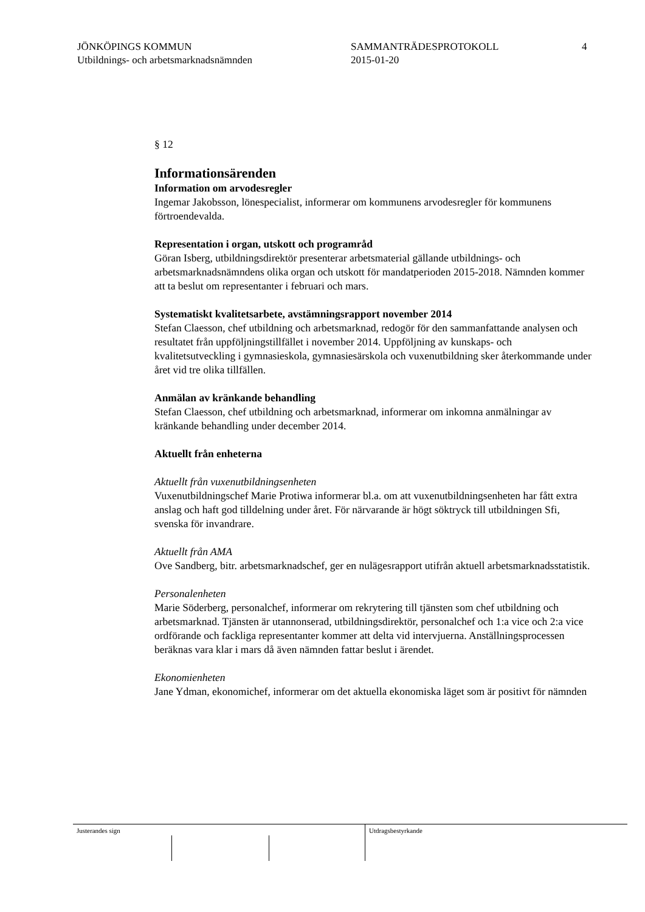JÖNKÖPINGS KOMMUN
Utbildnings- och arbetsmarknadsnämnden
SAMMANTRÄDESPROTOKOLL
2015-01-20
4
§ 12
Informationsärenden
Information om arvodesregler
Ingemar Jakobsson, lönespecialist, informerar om kommunens arvodesregler för kommunens förtroendevalda.
Representation i organ, utskott och programråd
Göran Isberg, utbildningsdirektör presenterar arbetsmaterial gällande utbildnings- och arbetsmarknadsnämndens olika organ och utskott för mandatperioden 2015-2018. Nämnden kommer att ta beslut om representanter i februari och mars.
Systematiskt kvalitetsarbete, avstämningsrapport november 2014
Stefan Claesson, chef utbildning och arbetsmarknad, redogör för den sammanfattande analysen och resultatet från uppföljningstillfället i november 2014. Uppföljning av kunskaps- och kvalitetsutveckling i gymnasieskola, gymnasiesärskola och vuxenutbildning sker återkommande under året vid tre olika tillfällen.
Anmälan av kränkande behandling
Stefan Claesson, chef utbildning och arbetsmarknad, informerar om inkomna anmälningar av kränkande behandling under december 2014.
Aktuellt från enheterna
Aktuellt från vuxenutbildningsenheten
Vuxenutbildningschef Marie Protiwa informerar bl.a. om att vuxenutbildningsenheten har fått extra anslag och haft god tilldelning under året. För närvarande är högt söktryck till utbildningen Sfi, svenska för invandrare.
Aktuellt från AMA
Ove Sandberg, bitr. arbetsmarknadschef, ger en nulägesrapport utifrån aktuell arbetsmarknadsstatistik.
Personalenheten
Marie Söderberg, personalchef, informerar om rekrytering till tjänsten som chef utbildning och arbetsmarknad. Tjänsten är utannonserad, utbildningsdirektör, personalchef och 1:a vice och 2:a vice ordförande och fackliga representanter kommer att delta vid intervjuerna. Anställningsprocessen beräknas vara klar i mars då även nämnden fattar beslut i ärendet.
Ekonomienheten
Jane Ydman, ekonomichef, informerar om det aktuella ekonomiska läget som är positivt för nämnden
Justerandes sign Utdragsbestyrkande